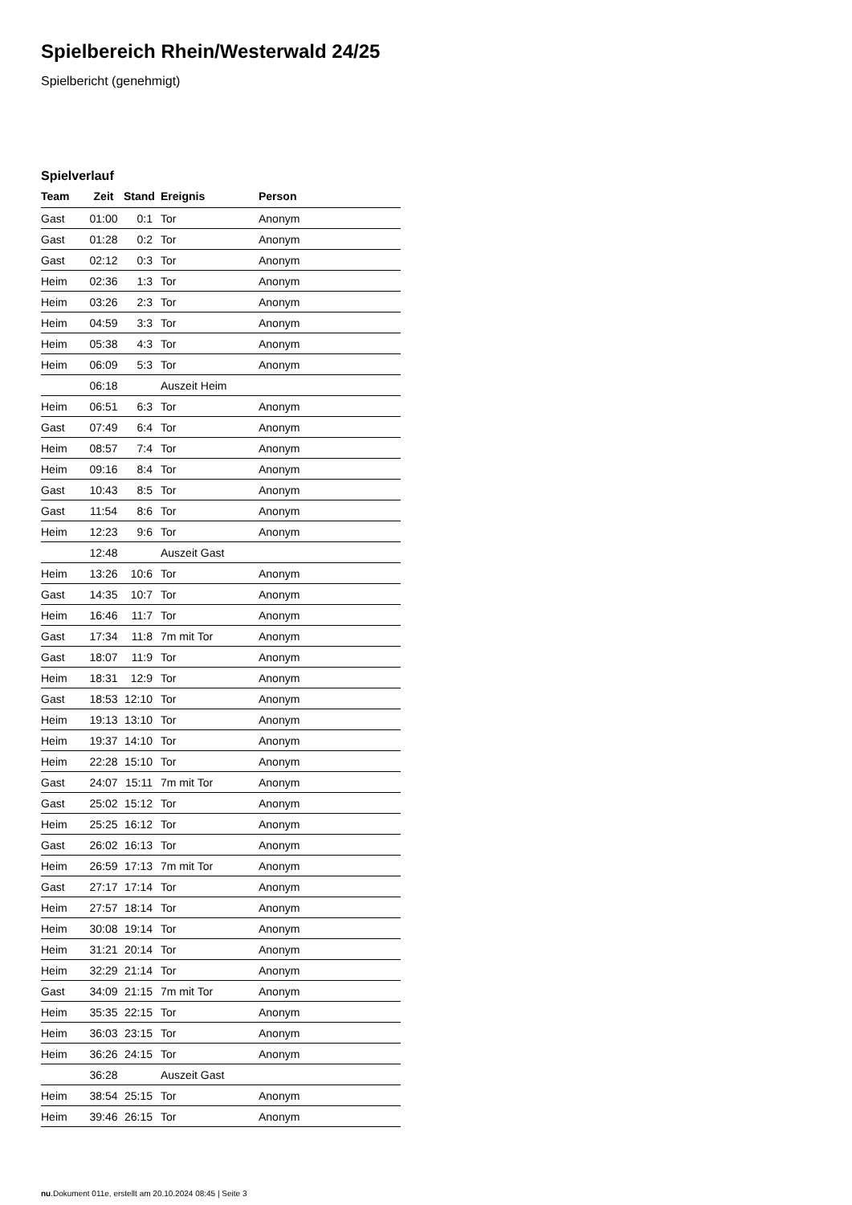Spielbereich Rhein/Westerwald 24/25
Spielbericht (genehmigt)
Spielverlauf
| Team | Zeit | Stand | Ereignis | Person |
| --- | --- | --- | --- | --- |
| Gast | 01:00 | 0:1 | Tor | Anonym |
| Gast | 01:28 | 0:2 | Tor | Anonym |
| Gast | 02:12 | 0:3 | Tor | Anonym |
| Heim | 02:36 | 1:3 | Tor | Anonym |
| Heim | 03:26 | 2:3 | Tor | Anonym |
| Heim | 04:59 | 3:3 | Tor | Anonym |
| Heim | 05:38 | 4:3 | Tor | Anonym |
| Heim | 06:09 | 5:3 | Tor | Anonym |
| | 06:18 | | Auszeit Heim | |
| Heim | 06:51 | 6:3 | Tor | Anonym |
| Gast | 07:49 | 6:4 | Tor | Anonym |
| Heim | 08:57 | 7:4 | Tor | Anonym |
| Heim | 09:16 | 8:4 | Tor | Anonym |
| Gast | 10:43 | 8:5 | Tor | Anonym |
| Gast | 11:54 | 8:6 | Tor | Anonym |
| Heim | 12:23 | 9:6 | Tor | Anonym |
| | 12:48 | | Auszeit Gast | |
| Heim | 13:26 | 10:6 | Tor | Anonym |
| Gast | 14:35 | 10:7 | Tor | Anonym |
| Heim | 16:46 | 11:7 | Tor | Anonym |
| Gast | 17:34 | 11:8 | 7m mit Tor | Anonym |
| Gast | 18:07 | 11:9 | Tor | Anonym |
| Heim | 18:31 | 12:9 | Tor | Anonym |
| Gast | 18:53 | 12:10 | Tor | Anonym |
| Heim | 19:13 | 13:10 | Tor | Anonym |
| Heim | 19:37 | 14:10 | Tor | Anonym |
| Heim | 22:28 | 15:10 | Tor | Anonym |
| Gast | 24:07 | 15:11 | 7m mit Tor | Anonym |
| Gast | 25:02 | 15:12 | Tor | Anonym |
| Heim | 25:25 | 16:12 | Tor | Anonym |
| Gast | 26:02 | 16:13 | Tor | Anonym |
| Heim | 26:59 | 17:13 | 7m mit Tor | Anonym |
| Gast | 27:17 | 17:14 | Tor | Anonym |
| Heim | 27:57 | 18:14 | Tor | Anonym |
| Heim | 30:08 | 19:14 | Tor | Anonym |
| Heim | 31:21 | 20:14 | Tor | Anonym |
| Heim | 32:29 | 21:14 | Tor | Anonym |
| Gast | 34:09 | 21:15 | 7m mit Tor | Anonym |
| Heim | 35:35 | 22:15 | Tor | Anonym |
| Heim | 36:03 | 23:15 | Tor | Anonym |
| Heim | 36:26 | 24:15 | Tor | Anonym |
| | 36:28 | | Auszeit Gast | |
| Heim | 38:54 | 25:15 | Tor | Anonym |
| Heim | 39:46 | 26:15 | Tor | Anonym |
nu.Dokument 011e, erstellt am 20.10.2024 08:45 | Seite 3